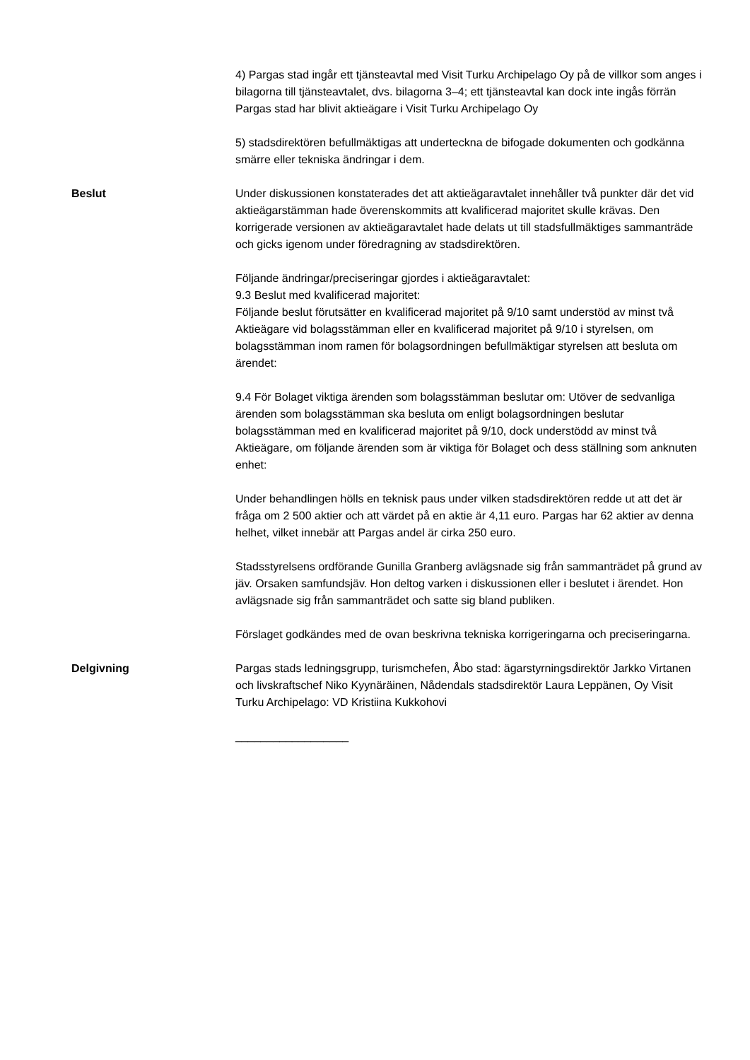4) Pargas stad ingår ett tjänsteavtal med Visit Turku Archipelago Oy på de villkor som anges i bilagorna till tjänsteavtalet, dvs. bilagorna 3–4; ett tjänsteavtal kan dock inte ingås förrän Pargas stad har blivit aktieägare i Visit Turku Archipelago Oy
5) stadsdirektören befullmäktigas att underteckna de bifogade dokumenten och godkänna smärre eller tekniska ändringar i dem.
Beslut Under diskussionen konstaterades det att aktieägaravtalet innehåller två punkter där det vid aktieägarstämman hade överenskommits att kvalificerad majoritet skulle krävas. Den korrigerade versionen av aktieägaravtalet hade delats ut till stadsfullmäktiges sammanträde och gicks igenom under föredragning av stadsdirektören.
Följande ändringar/preciseringar gjordes i aktieägaravtalet:
9.3 Beslut med kvalificerad majoritet:
Följande beslut förutsätter en kvalificerad majoritet på 9/10 samt understöd av minst två Aktieägare vid bolagsstämman eller en kvalificerad majoritet på 9/10 i styrelsen, om bolagsstämman inom ramen för bolagsordningen befullmäktigar styrelsen att besluta om ärendet:
9.4 För Bolaget viktiga ärenden som bolagsstämman beslutar om: Utöver de sedvanliga ärenden som bolagsstämman ska besluta om enligt bolagsordningen beslutar bolagsstämman med en kvalificerad majoritet på 9/10, dock understödd av minst två Aktieägare, om följande ärenden som är viktiga för Bolaget och dess ställning som anknuten enhet:
Under behandlingen hölls en teknisk paus under vilken stadsdirektören redde ut att det är fråga om 2 500 aktier och att värdet på en aktie är 4,11 euro. Pargas har 62 aktier av denna helhet, vilket innebär att Pargas andel är cirka 250 euro.
Stadsstyrelsens ordförande Gunilla Granberg avlägsnade sig från sammanträdet på grund av jäv. Orsaken samfundsjäv. Hon deltog varken i diskussionen eller i beslutet i ärendet. Hon avlägsnade sig från sammanträdet och satte sig bland publiken.
Förslaget godkändes med de ovan beskrivna tekniska korrigeringarna och preciseringarna.
Delgivning Pargas stads ledningsgrupp, turismchefen, Åbo stad: ägarstyrningsdirektör Jarkko Virtanen och livskraftschef Niko Kyynäräinen, Nådendals stadsdirektör Laura Leppänen, Oy Visit Turku Archipelago: VD Kristiina Kukkohovi
__________________